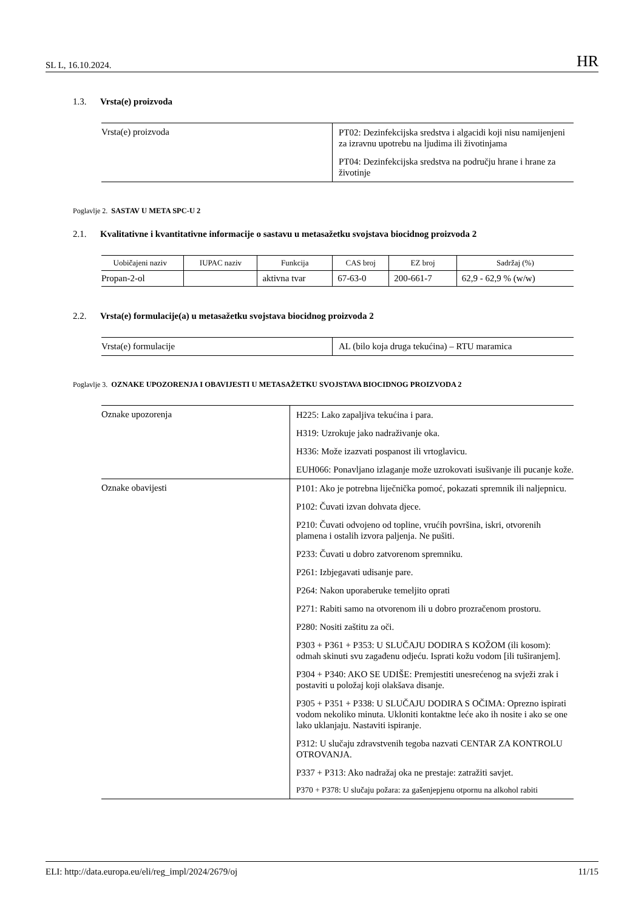SL L, 16.10.2024. HR
1.3. Vrsta(e) proizvoda
| Vrsta(e) proizvoda | PT02: Dezinfekcijska sredstva i algacidi koji nisu namijenjeni za izravnu upotrebu na ljudima ili životinjama PT04: Dezinfekcijska sredstva na području hrane i hrane za životinje |
Poglavlje 2. SASTAV U META SPC-U 2
2.1. Kvalitativne i kvantitativne informacije o sastavu u metasažetku svojstava biocidnog proizvoda 2
| Uobičajeni naziv | IUPAC naziv | Funkcija | CAS broj | EZ broj | Sadržaj (%) |
| --- | --- | --- | --- | --- | --- |
| Propan-2-ol | | aktivna tvar | 67-63-0 | 200-661-7 | 62,9 - 62,9 % (w/w) |
2.2. Vrsta(e) formulacije(a) u metasažetku svojstava biocidnog proizvoda 2
| Vrsta(e) formulacije | AL (bilo koja druga tekućina) – RTU maramica |
Poglavlje 3. OZNAKE UPOZORENJA I OBAVIJESTI U METASAŽETKU SVOJSTAVA BIOCIDNOG PROIZVODA 2
| Oznake upozorenja | H225: Lako zapaljiva tekućina i para. H319: Uzrokuje jako nadraživanje oka. H336: Može izazvati pospanost ili vrtoglavicu. EUH066: Ponavljano izlaganje može uzrokovati isušivanje ili pucanje kože. |
| Oznake obavijesti | P101: Ako je potrebna liječnička pomoć, pokazati spremnik ili naljepnicu. P102: Čuvati izvan dohvata djece. P210: Čuvati odvojeno od topline, vrućih površina, iskri, otvorenih plamena i ostalih izvora paljenja. Ne pušiti. P233: Čuvati u dobro zatvorenom spremniku. P261: Izbjegavati udisanje pare. P264: Nakon uporaberuke temeljito oprati P271: Rabiti samo na otvorenom ili u dobro prozračenom prostoru. P280: Nositi zaštitu za oči. P303 + P361 + P353: U SLUČAJU DODIRA S KOŽOM (ili kosom): odmah skinuti svu zagađenu odjeću. Isprati kožu vodom [ili tuširanjem]. P304 + P340: AKO SE UDIŠE: Premjestiti unesrećenog na svježi zrak i postaviti u položaj koji olakšava disanje. P305 + P351 + P338: U SLUČAJU DODIRA S OČIMA: Oprezno ispirati vodom nekoliko minuta. Ukloniti kontaktne leće ako ih nosite i ako se one lako uklanjaju. Nastaviti ispiranje. P312: U slučaju zdravstvenih tegoba nazvati CENTAR ZA KONTROLU OTROVANJA. P337 + P313: Ako nadražaj oka ne prestaje: zatražiti savjet. P370 + P378: U slučaju požara: za gašenjepjenu otpornu na alkohol rabiti |
ELI: http://data.europa.eu/eli/reg_impl/2024/2679/oj 11/15